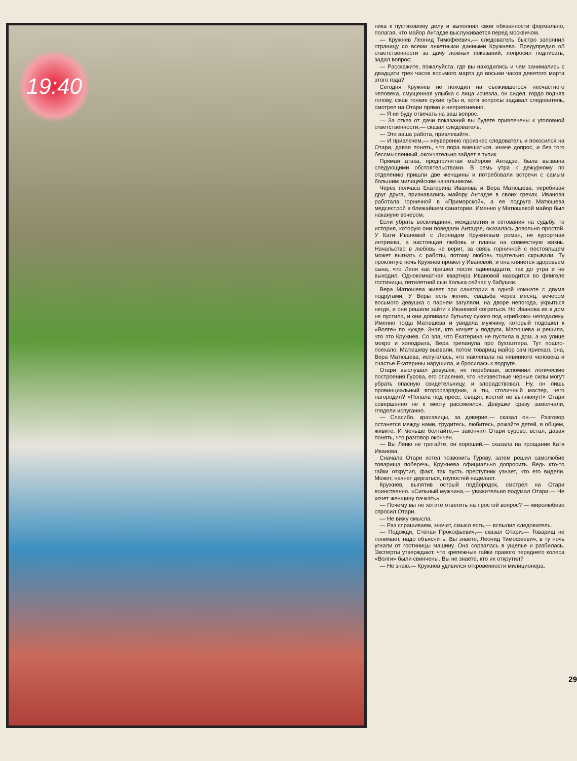19:40
ника к пустяковому делу и выполнял свои обязанности формально, полагая, что майор Антадзе выслуживается перед москвичом.
— Кружнев Леонид Тимофеевич,— следователь быстро заполнил страницу со всеми анкетными данными Кружнева. Предупредил об ответственности за дачу ложных показаний, попросил подписать, задал вопрос:
— Расскажите, пожалуйста, где вы находились и чем занимались с двадцати трех часов восьмого марта до восьми часов девятого марта этого года?
Сегодня Кружнев не походил на съежившегося несчастного человека, смущенная улыбка с лица исчезла, он сидел, гордо подняв голову, сжав тонкие сухие губы и, хотя вопросы задавал следователь, смотрел на Отари прямо и неприязненно.
— Я не буду отвечать на ваш вопрос.
— За отказ от дачи показаний вы будете привлечены к уголовной ответственности,— сказал следователь.
— Это ваша работа, привлекайте.
— И привлечем,— неуверенно произнес следователь и покосился на Отари, давая понять, что пора вмешаться, иначе допрос, и без того бессмысленный, окончательно зайдет в тупик.
Прямая атака, предпринятая майором Антадзе, была вызвана следующими обстоятельствами. В семь утра к дежурному по отделению пришли две женщины и потребовали встречи с самым большим милицейским начальником.
Через полчаса Екатерина Иванова и Вера Матюшева, перебивая друг друга, признавались майору Антадзе в своих грехах. Иванова работала горничной в «Приморской», а ее подруга Матюшева медсестрой в ближайшем санатории. Именно у Матюшевой майор был накануне вечером.
Если убрать восклицания, междометия и сетования на судьбу, то история, которую они поведали Антадзе, оказалась довольно простой. У Кати Ивановой с Леонидом Кружневым роман, не курортная интрижка, а настоящая любовь и планы на совместную жизнь. Начальство в любовь не верит, за связь горничной с постояльцем может выгнать с работы, потому любовь тщательно скрывали. Ту проклятую ночь Кружнев провел у Ивановой, и она клянется здоровьем сына, что Леня как пришел после одиннадцати, так до утра и не выходил. Однокомнатная квартира Ивановой находится во флигеле гостиницы, пятилетний сын Колька сейчас у бабушки.
Вера Матюшева живет при санатории в одной комнате с двумя подругами. У Веры есть жених, свадьба через месяц, вечером восьмого девушка с парнем загуляли, на дворе непогода, укрыться негде, и они решили зайти к Ивановой согреться. Но Иванова их в дом не пустила, и они допивали бутылку сухого под «грибком» неподалеку. Именно тогда Матюшева и увидела мужчину, который подошел к «Волге» по нужде. Зная, кто ночует у подруги, Матюшева и решила, что это Кружнев. Со зла, что Екатерина не пустила в дом, а на улице мокро и холодрыга, Вера трепанула про бухгалтера. Тут пошло-поехало. Матюшеву вызвали, потом товарищ майор сам приехал, она, Вера Матюшева, испугалась, что наклепала на невинного человека и счастье Екатерины нарушила, и бросилась к подруге.
Отари выслушал девушек, не перебивая, вспомнил логические построения Гурова, его опасения, что неизвестные черные силы могут убрать опасную свидетельницу, и злорадствовал. Ну, он лишь провинциальный второразрядник, а ты, столичный мастер, чего нагородил? «Попала под пресс, съедят, костей не выплюнут!» Отари совершенно не к месту рассмеялся. Девушки сразу замолчали, глядели испуганно.
— Спасибо, красавицы, за доверие,— сказал он.— Разговор останется между нами, трудитесь, любитесь, рожайте детей, в общем, живите. И меньше болтайте,— закончил Отари сурово, встал, давая понять, что разговор окончен.
— Вы Леню не трогайте, он хороший,— сказала на прощание Катя Иванова.
Сначала Отари хотел позвонить Гурову, затем решил самолюбие товарища поберечь, Кружнева официально допросить. Ведь кто-то гайки открутил, факт, так пусть преступник узнает, что его видели. Может, начнет дергаться, глупостей наделает.
Кружнев, выпятив острый подбородок, смотрел на Отари воинственно. «Сильный мужчина,— уважительно подумал Отари.— Не хочет женщину пачкать».
— Почему вы не хотите ответить на простой вопрос? — миролюбиво спросил Отари.
— Не вижу смысла.
— Раз спрашиваем, значит, смысл есть,— вспылил следователь.
— Подожди, Степан Прокофьевич,— сказал Отари.— Товарищ не понимает, надо объяснить. Вы знаете, Леонид Тимофеевич, в ту ночь угнали от гостиницы машину. Она сорвалась в ущелье и разбилась. Эксперты утверждают, что крепежные гайки правого переднего колеса «Волги» были свинчены. Вы не знаете, кто их открутил?
— Не знаю.— Кружнев удивился откровенности милиционера.
29